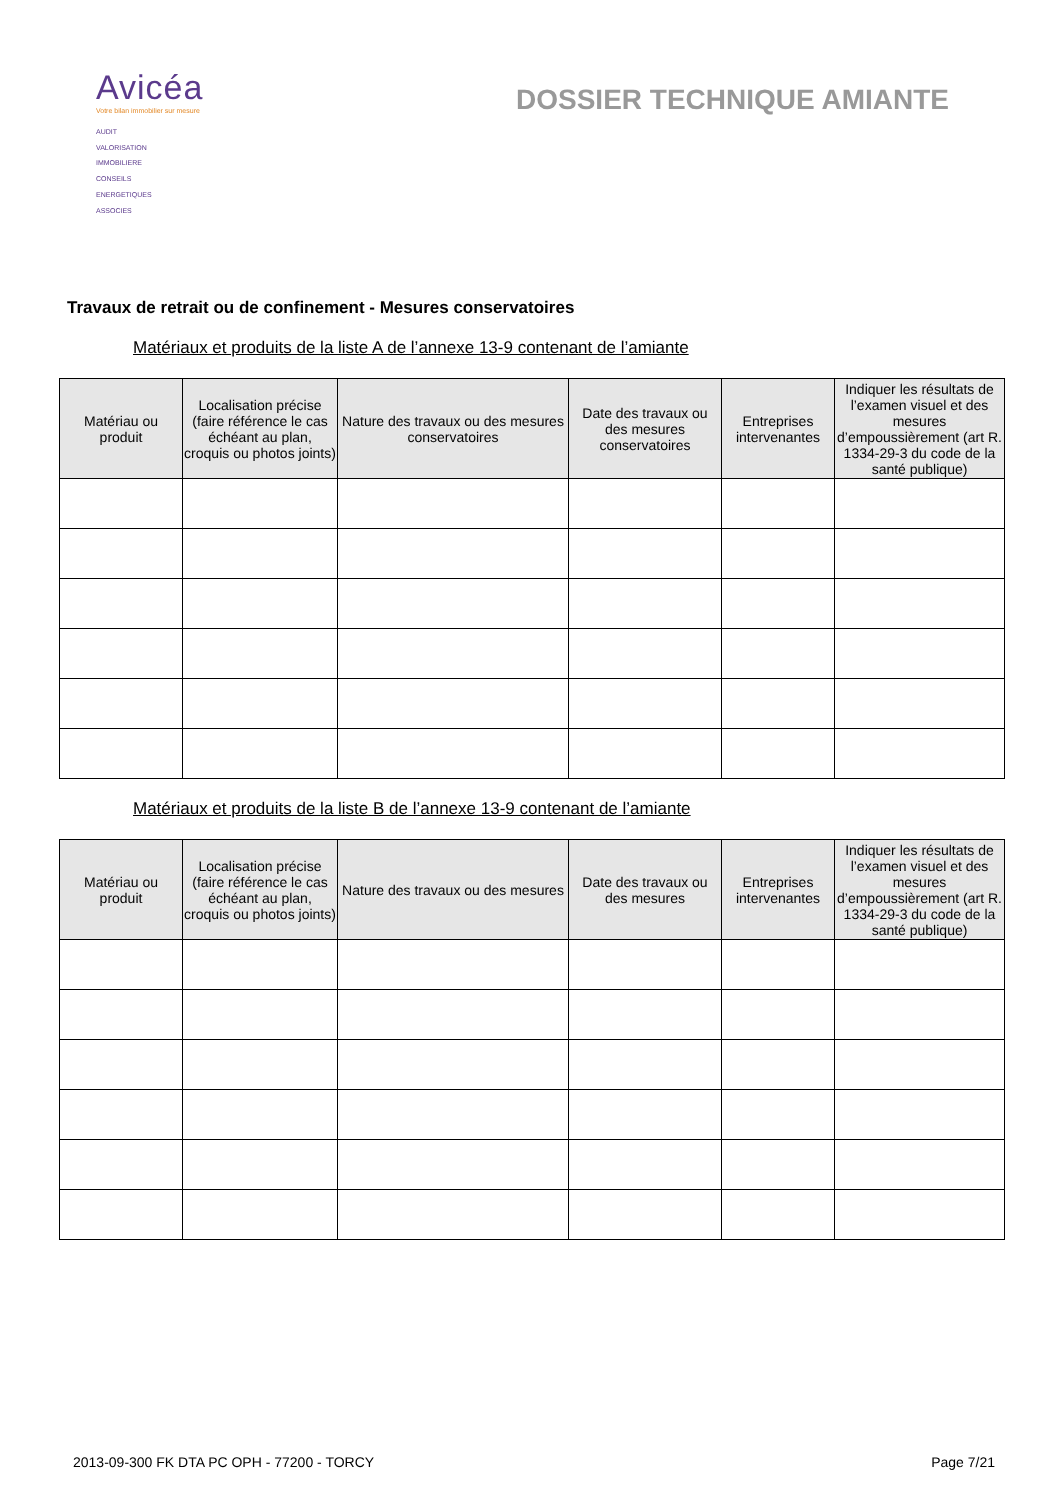Avicéa
Votre bilan immobilier sur mesure
AUDIT
VALORISATION
IMMOBILIERE
CONSEILS
ENERGETIQUES
ASSOCIES
DOSSIER TECHNIQUE AMIANTE
Travaux de retrait ou de confinement - Mesures conservatoires
Matériaux et produits de la liste A de l’annexe 13-9 contenant de l’amiante
| Matériau ou produit | Localisation précise (faire référence le cas échéant au plan, croquis ou photos joints) | Nature des travaux ou des mesures conservatoires | Date des travaux ou des mesures conservatoires | Entreprises intervenantes | Indiquer les résultats de l’examen visuel et des mesures d’empoussièrement (art R. 1334-29-3 du code de la santé publique) |
| --- | --- | --- | --- | --- | --- |
Matériaux et produits de la liste B de l’annexe 13-9 contenant de l’amiante
| Matériau ou produit | Localisation précise (faire référence le cas échéant au plan, croquis ou photos joints) | Nature des travaux ou des mesures | Date des travaux ou des mesures | Entreprises intervenantes | Indiquer les résultats de l’examen visuel et des mesures d’empoussièrement (art R. 1334-29-3 du code de la santé publique) |
| --- | --- | --- | --- | --- | --- |
2013-09-300 FK DTA PC OPH - 77200 - TORCY Page 7/21